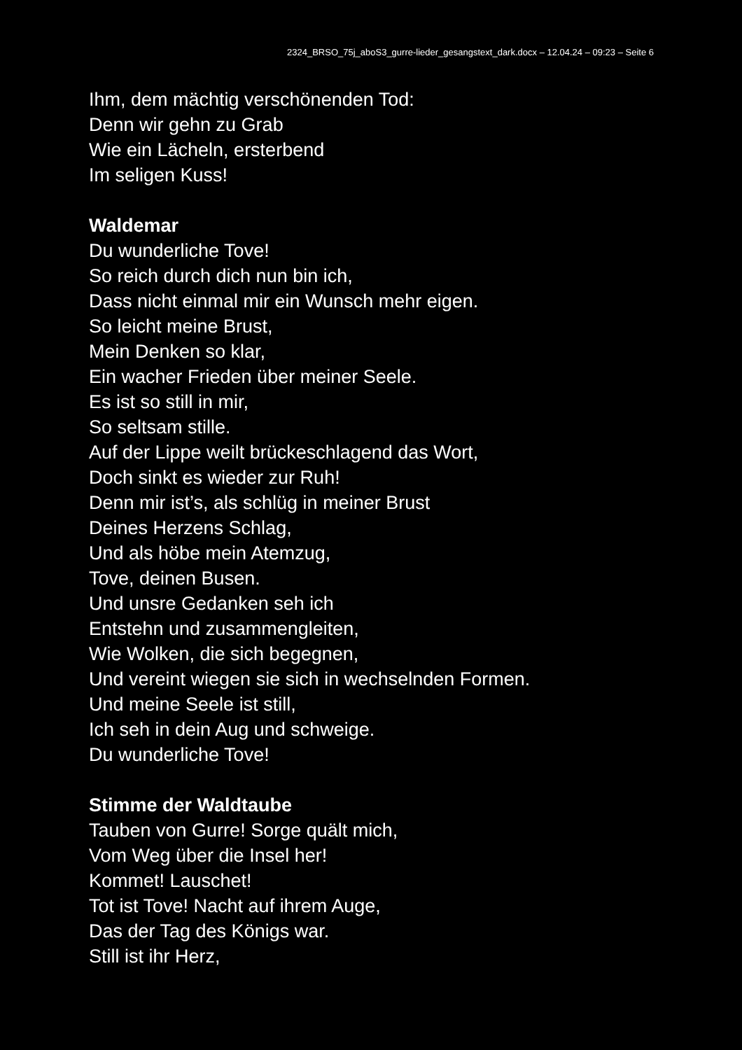2324_BRSO_75j_aboS3_gurre-lieder_gesangstext_dark.docx – 12.04.24 – 09:23 – Seite 6
Ihm, dem mächtig verschönenden Tod:
Denn wir gehn zu Grab
Wie ein Lächeln, ersterbend
Im seligen Kuss!
Waldemar
Du wunderliche Tove!
So reich durch dich nun bin ich,
Dass nicht einmal mir ein Wunsch mehr eigen.
So leicht meine Brust,
Mein Denken so klar,
Ein wacher Frieden über meiner Seele.
Es ist so still in mir,
So seltsam stille.
Auf der Lippe weilt brückeschlagend das Wort,
Doch sinkt es wieder zur Ruh!
Denn mir ist’s, als schlüg in meiner Brust
Deines Herzens Schlag,
Und als höbe mein Atemzug,
Tove, deinen Busen.
Und unsre Gedanken seh ich
Entstehn und zusammengleiten,
Wie Wolken, die sich begegnen,
Und vereint wiegen sie sich in wechselnden Formen.
Und meine Seele ist still,
Ich seh in dein Aug und schweige.
Du wunderliche Tove!
Stimme der Waldtaube
Tauben von Gurre! Sorge quält mich,
Vom Weg über die Insel her!
Kommet! Lauschet!
Tot ist Tove! Nacht auf ihrem Auge,
Das der Tag des Königs war.
Still ist ihr Herz,